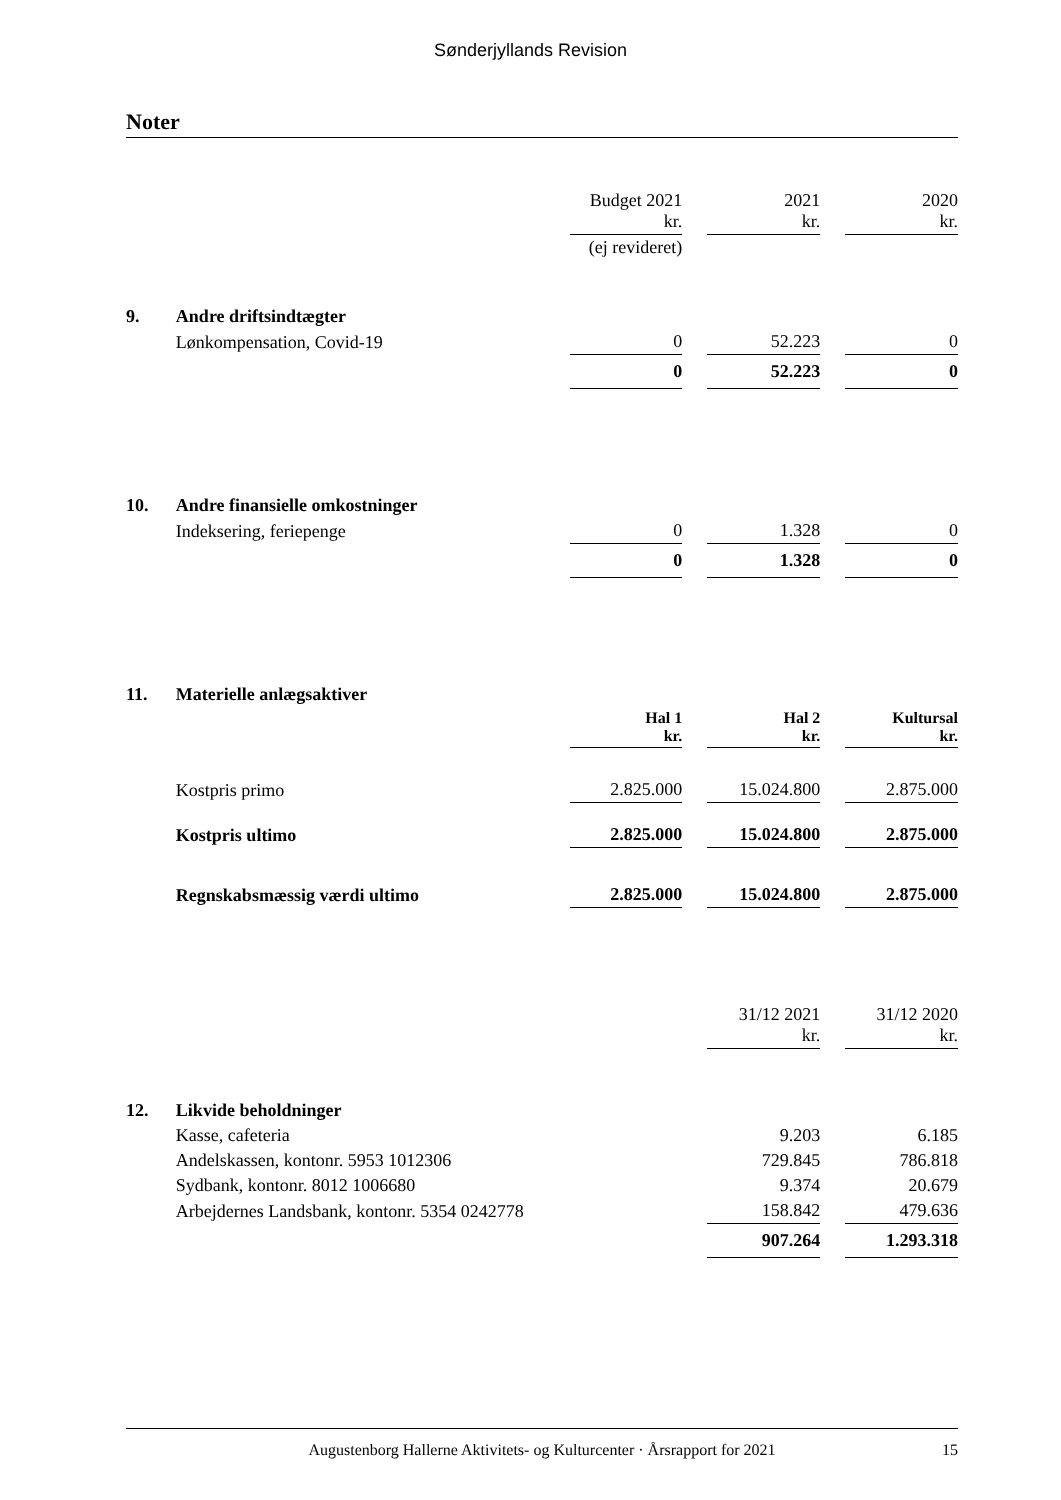Sønderjyllands Revision
Noter
| | | Budget 2021 kr. | 2021 kr. | 2020 kr. |
| | | (ej revideret) | | |
| 9. | Andre driftsindtægter | | | |
| | Lønkompensation, Covid-19 | 0 | 52.223 | 0 |
| | | 0 | 52.223 | 0 |
| 10. | Andre finansielle omkostninger | | | |
| | Indeksering, feriepenge | 0 | 1.328 | 0 |
| | | 0 | 1.328 | 0 |
| 11. | Materielle anlægsaktiver | | | |
| | | Hal 1 kr. | Hal 2 kr. | Kultursal kr. |
| | Kostpris primo | 2.825.000 | 15.024.800 | 2.875.000 |
| | Kostpris ultimo | 2.825.000 | 15.024.800 | 2.875.000 |
| | Regnskabsmæssig værdi ultimo | 2.825.000 | 15.024.800 | 2.875.000 |
| | | | 31/12 2021 kr. | 31/12 2020 kr. |
| 12. | Likvide beholdninger | | | |
| | Kasse, cafeteria | | 9.203 | 6.185 |
| | Andelskassen, kontonr. 5953 1012306 | | 729.845 | 786.818 |
| | Sydbank, kontonr. 8012 1006680 | | 9.374 | 20.679 |
| | Arbejdernes Landsbank, kontonr. 5354 0242778 | | 158.842 | 479.636 |
| | | | 907.264 | 1.293.318 |
Augustenborg Hallerne Aktivitets- og Kulturcenter · Årsrapport for 2021 15